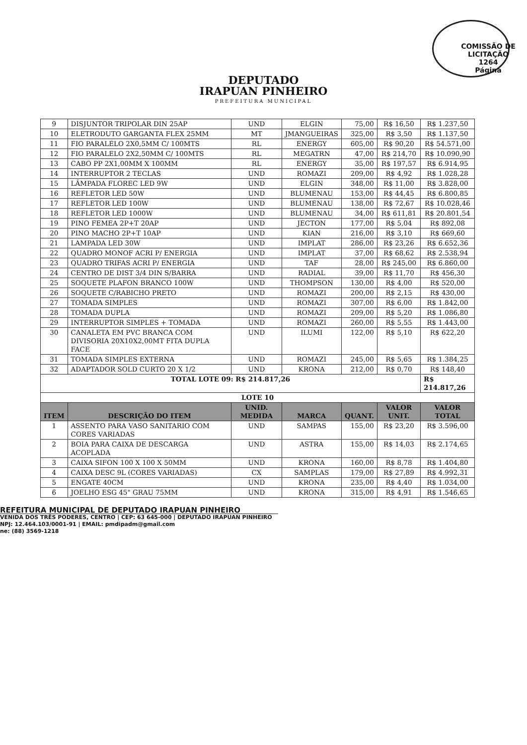COMISSÃO DE LICITAÇÃO
1264
Página
DEPUTADO
IRAPUAN PINHEIRO
PREFEITURA MUNICIPAL
| 9 | DISJUNTOR TRIPOLAR DIN 25AP | UND | ELGIN | 75,00 | R$ 16,50 | R$ 1.237,50 |
| 10 | ELETRODUTO GARGANTA FLEX 25MM | MT | JMANGUEIRAS | 325,00 | R$ 3,50 | R$ 1.137,50 |
| 11 | FIO PARALELO 2X0,5MM C/ 100MTS | RL | ENERGY | 605,00 | R$ 90,20 | R$ 54.571,00 |
| 12 | FIO PARALELO 2X2,50MM C/ 100MTS | RL | MEGATRN | 47,00 | R$ 214,70 | R$ 10.090,90 |
| 13 | CABO PP 2X1,00MM X 100MM | RL | ENERGY | 35,00 | R$ 197,57 | R$ 6.914,95 |
| 14 | INTERRUPTOR 2 TECLAS | UND | ROMAZI | 209,00 | R$ 4,92 | R$ 1.028,28 |
| 15 | LÂMPADA FLOREC LED 9W | UND | ELGIN | 348,00 | R$ 11,00 | R$ 3.828,00 |
| 16 | REFLETOR LED 50W | UND | BLUMENAU | 153,00 | R$ 44,45 | R$ 6.800,85 |
| 17 | REFLETOR LED 100W | UND | BLUMENAU | 138,00 | R$ 72,67 | R$ 10.028,46 |
| 18 | REFLETOR LED 1000W | UND | BLUMENAU | 34,00 | R$ 611,81 | R$ 20.801,54 |
| 19 | PINO FEMEA 2P+T 20AP | UND | JECTON | 177,00 | R$ 5,04 | R$ 892,08 |
| 20 | PINO MACHO 2P+T 10AP | UND | KIAN | 216,00 | R$ 3,10 | R$ 669,60 |
| 21 | LAMPADA LED 30W | UND | IMPLAT | 286,00 | R$ 23,26 | R$ 6.652,36 |
| 22 | QUADRO MONOF ACRI P/ ENERGIA | UND | IMPLAT | 37,00 | R$ 68,62 | R$ 2.538,94 |
| 23 | QUADRO TRIFAS ACRI P/ ENERGIA | UND | TAF | 28,00 | R$ 245,00 | R$ 6.860,00 |
| 24 | CENTRO DE DIST 3/4 DIN S/BARRA | UND | RADIAL | 39,00 | R$ 11,70 | R$ 456,30 |
| 25 | SOQUETE PLAFON BRANCO 100W | UND | THOMPSON | 130,00 | R$ 4,00 | R$ 520,00 |
| 26 | SOQUETE C/RABICHO PRETO | UND | ROMAZI | 200,00 | R$ 2,15 | R$ 430,00 |
| 27 | TOMADA SIMPLES | UND | ROMAZI | 307,00 | R$ 6,00 | R$ 1.842,00 |
| 28 | TOMADA DUPLA | UND | ROMAZI | 209,00 | R$ 5,20 | R$ 1.086,80 |
| 29 | INTERRUPTOR SIMPLES + TOMADA | UND | ROMAZI | 260,00 | R$ 5,55 | R$ 1.443,00 |
| 30 | CANALETA EM PVC BRANCA COM DIVISORIA 20X10X2,00MT FITA DUPLA FACE | UND | ILUMI | 122,00 | R$ 5,10 | R$ 622,20 |
| 31 | TOMADA SIMPLES EXTERNA | UND | ROMAZI | 245,00 | R$ 5,65 | R$ 1.384,25 |
| 32 | ADAPTADOR SOLD CURTO 20 X 1/2 | UND | KRONA | 212,00 | R$ 0,70 | R$ 148,40 |
| TOTAL LOTE 09: R$ 214.817,26 | | | | | | R$ 214.817,26 |
| LOTE 10 | | | | | | |
| ITEM | DESCRIÇÃO DO ITEM | UNID. MEDIDA | MARCA | QUANT. | VALOR UNIT. | VALOR TOTAL |
| 1 | ASSENTO PARA VASO SANITARIO COM CORES VARIADAS | UND | SAMPAS | 155,00 | R$ 23,20 | R$ 3.596,00 |
| 2 | BOIA PARA CAIXA DE DESCARGA ACOPLADA | UND | ASTRA | 155,00 | R$ 14,03 | R$ 2.174,65 |
| 3 | CAIXA SIFON 100 X 100 X 50MM | UND | KRONA | 160,00 | R$ 8,78 | R$ 1.404,80 |
| 4 | CAIXA DESC 9L (CORES VARIADAS) | CX | SAMPLAS | 179,00 | R$ 27,89 | R$ 4.992,31 |
| 5 | ENGATE 40CM | UND | KRONA | 235,00 | R$ 4,40 | R$ 1.034,00 |
| 6 | JOELHO ESG 45" GRAU 75MM | UND | KRONA | 315,00 | R$ 4,91 | R$ 1.546,65 |
REFEITURA MUNICIPAL DE DEPUTADO IRAPUAN PINHEIRO
VENIDA DOS TRÊS PODERES, CENTRO | CEP: 63 645-000 | DEPUTADO IRAPUAN PINHEIRO
NPJ: 12.464.103/0001-91 | EMAIL: pmdipadm@gmail.com
ne: (88) 3569-1218